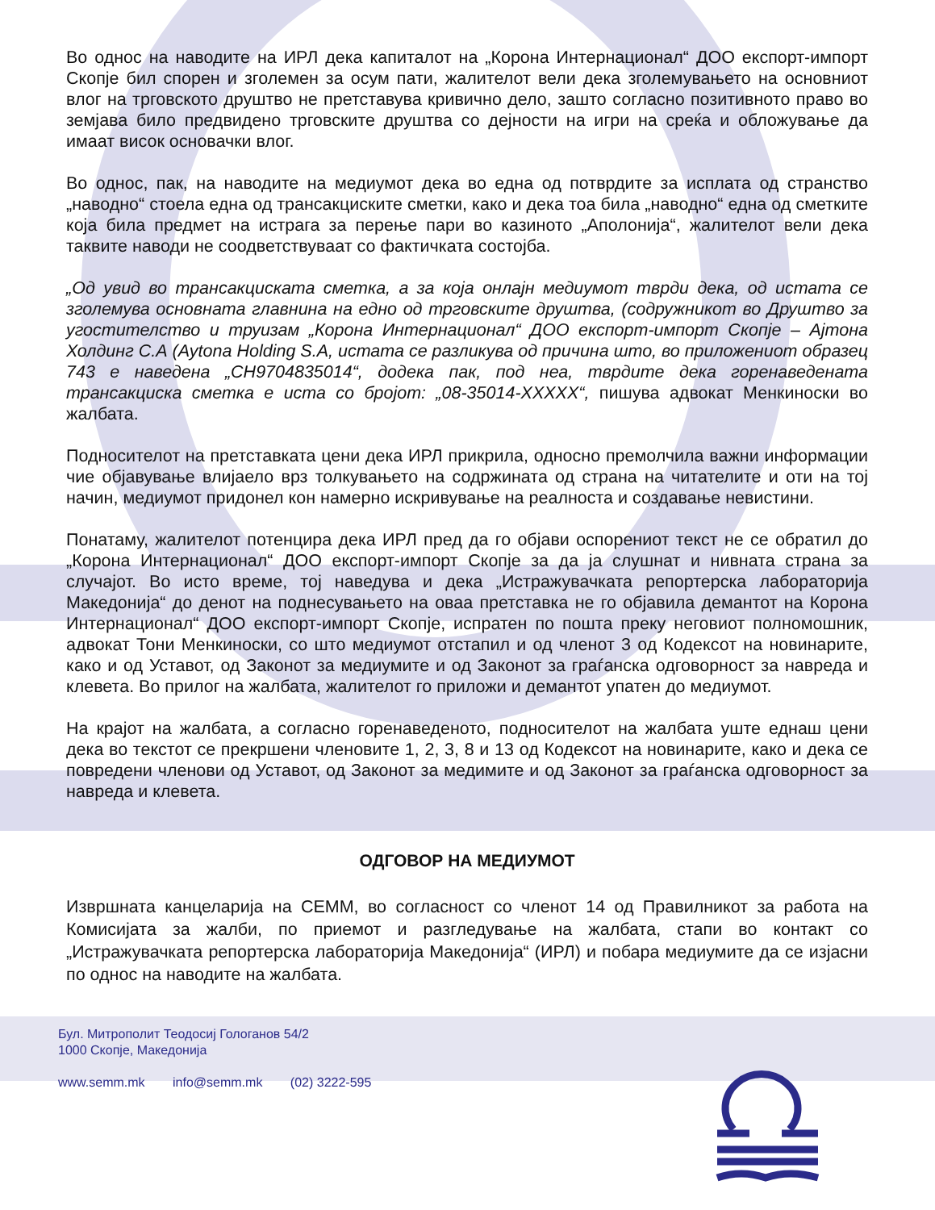Во однос на наводите на ИРЛ дека капиталот на „Корона Интернационал“ ДОО експорт-импорт Скопје бил спорен и зголемен за осум пати, жалителот вели дека зголемувањето на основниот влог на трговското друштво не претставува кривично дело, зашто согласно позитивното право во земјава било предвидено трговските друштва со дејности на игри на среќа и обложување да имаат висок основачки влог.
Во однос, пак, на наводите на медиумот дека во една од потврдите за исплата од странство „наводно“ стоела една од трансакциските сметки, како и дека тоа била „наводно“ една од сметките која била предмет на истрага за перење пари во казиното „Аполонија“, жалителот вели дека таквите наводи не соодветствуваат со фактичката состојба.
„Од увид во трансакциската сметка, а за која онлајн медиумот тврди дека, од истата се зголемува основната главнина на едно од трговските друштва, (содружникот во Друштво за угостителство и труизам „Корона Интернационал“ ДОО експорт-импорт Скопје – Ајтона Холдинг С.А (Aytona Holding S.A, истата се разликува од причина што, во приложениот образец 743 е наведена „CH9704835014“, додека пак, под неа, тврдите дека горенаведената трансакциска сметка е иста со бројот: „08-35014-XXXXX“, пишува адвокат Менкиноски во жалбата.
Подносителот на претставката цени дека ИРЛ прикрила, односно премолчила важни информации чие објавување влијаело врз толкувањето на содржината од страна на читателите и оти на тој начин, медиумот придонел кон намерно искривување на реалноста и создавање невистини.
Понатаму, жалителот потенцира дека ИРЛ пред да го објави оспорениот текст не се обратил до „Корона Интернационал“ ДОО експорт-импорт Скопје за да ја слушнат и нивната страна за случајот. Во исто време, тој наведува и дека „Истражувачката репортерска лабораторија Македонија“ до денот на поднесувањето на оваа претставка не го објавила демантот на Корона Интернационал“ ДОО експорт-импорт Скопје, испратен по пошта преку неговиот полномошник, адвокат Тони Менкиноски, со што медиумот отстапил и од членот 3 од Кодексот на новинарите, како и од Уставот, од Законот за медиумите и од Законот за граѓанска одговорност за навреда и клевета. Во прилог на жалбата, жалителот го приложи и демантот упатен до медиумот.
На крајот на жалбата, а согласно горенаведеното, подносителот на жалбата уште еднаш цени дека во текстот се прекршени членовите 1, 2, 3, 8 и 13 од Кодексот на новинарите, како и дека се повредени членови од Уставот, од Законот за медимите и од Законот за граѓанска одговорност за навреда и клевета.
ОДГОВОР НА МЕДИУМОТ
Извршната канцеларија на СЕММ, во согласност со членот 14 од Правилникот за работа на Комисијата за жалби, по приемот и разгледување на жалбата, стапи во контакт со „Истражувачката репортерска лабораторија Македонија“ (ИРЛ) и побара медиумите да се изјасни по однос на наводите на жалбата.
Бул. Митрополит Теодосиј Гологанов 54/2
1000 Скопје, Македонија
www.semm.mk info@semm.mk (02) 3222-595